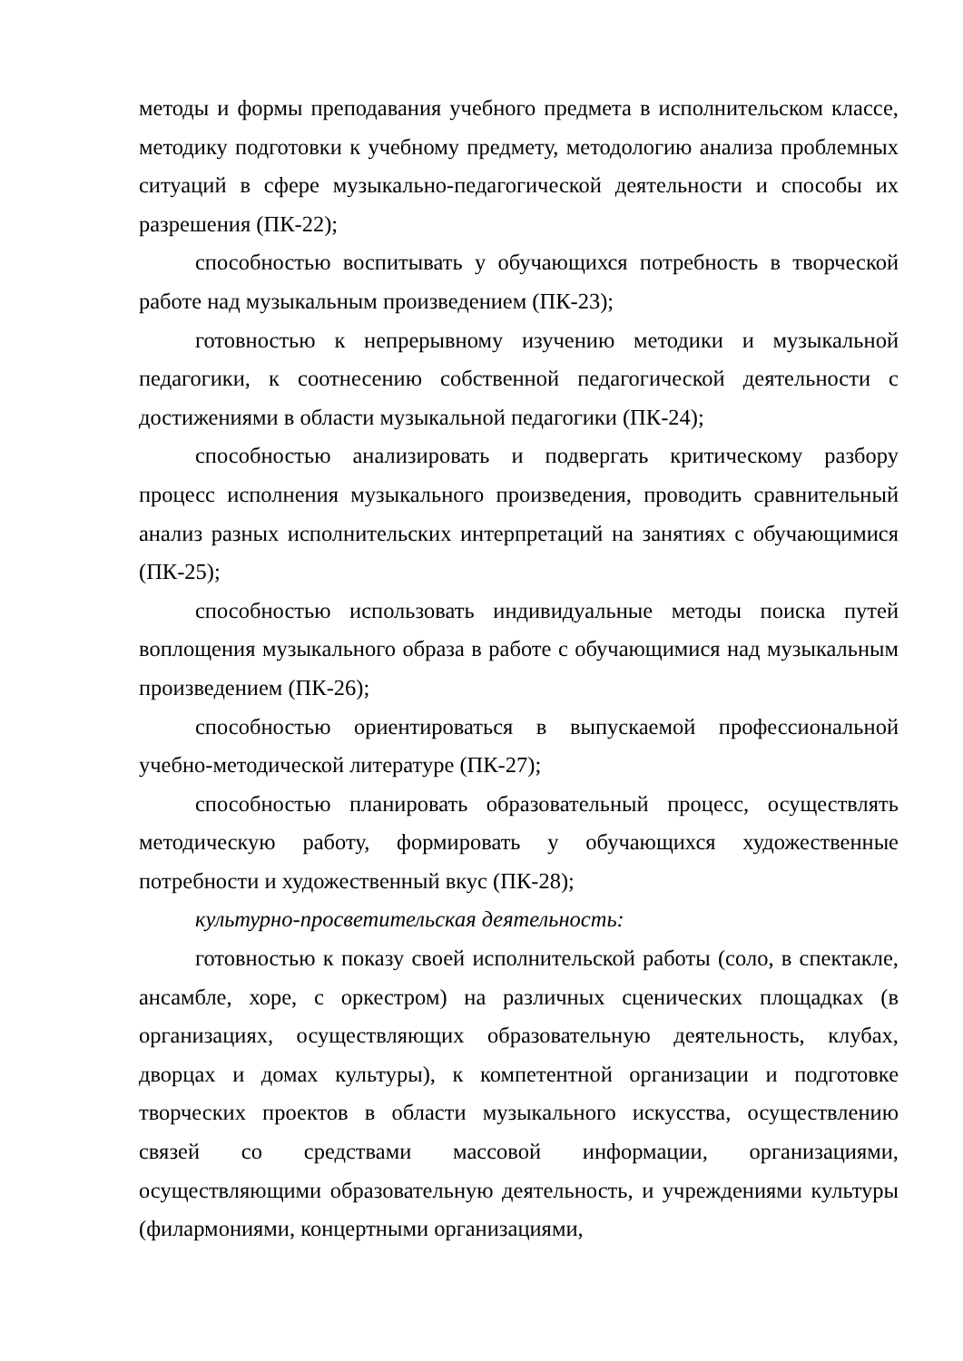методы и формы преподавания учебного предмета в исполнительском классе, методику подготовки к учебному предмету, методологию анализа проблемных ситуаций в сфере музыкально-педагогической деятельности и способы их разрешения (ПК-22);
способностью воспитывать у обучающихся потребность в творческой работе над музыкальным произведением (ПК-23);
готовностью к непрерывному изучению методики и музыкальной педагогики, к соотнесению собственной педагогической деятельности с достижениями в области музыкальной педагогики (ПК-24);
способностью анализировать и подвергать критическому разбору процесс исполнения музыкального произведения, проводить сравнительный анализ разных исполнительских интерпретаций на занятиях с обучающимися (ПК-25);
способностью использовать индивидуальные методы поиска путей воплощения музыкального образа в работе с обучающимися над музыкальным произведением (ПК-26);
способностью ориентироваться в выпускаемой профессиональной учебно-методической литературе (ПК-27);
способностью планировать образовательный процесс, осуществлять методическую работу, формировать у обучающихся художественные потребности и художественный вкус (ПК-28);
культурно-просветительская деятельность:
готовностью к показу своей исполнительской работы (соло, в спектакле, ансамбле, хоре, с оркестром) на различных сценических площадках (в организациях, осуществляющих образовательную деятельность, клубах, дворцах и домах культуры), к компетентной организации и подготовке творческих проектов в области музыкального искусства, осуществлению связей со средствами массовой информации, организациями, осуществляющими образовательную деятельность, и учреждениями культуры (филармониями, концертными организациями,